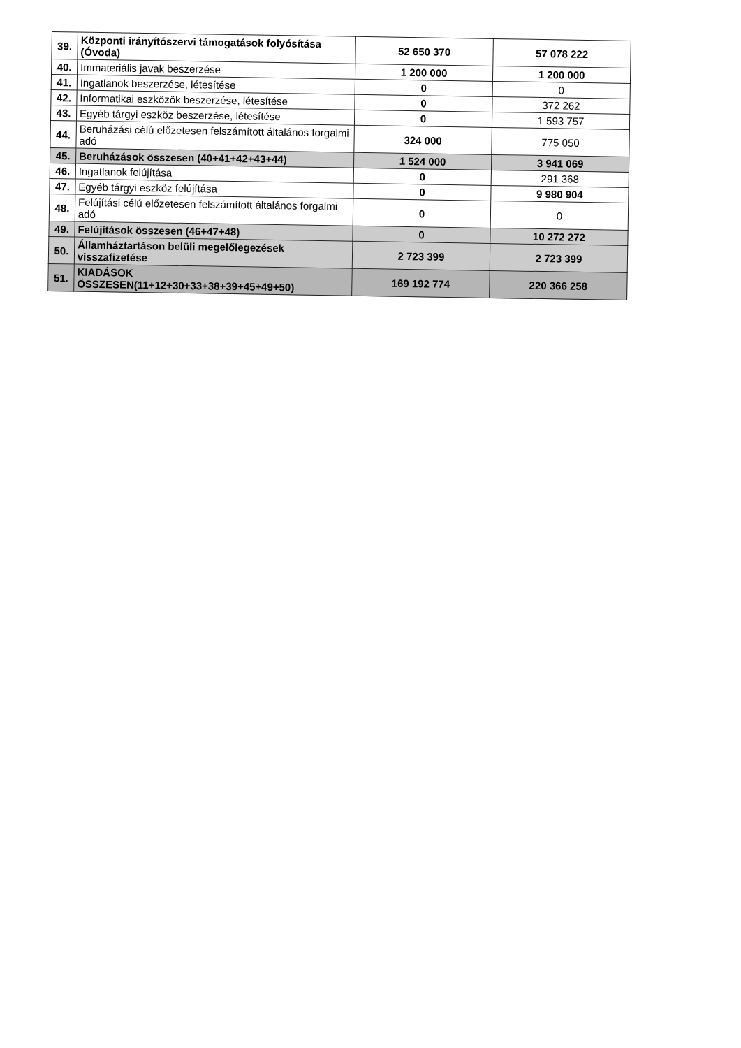| 39. | Központi irányítószervi támogatások folyósítása (Óvoda) | 52 650 370 | 57 078 222 |
| 40. | Immateriális javak beszerzése | 1 200 000 | 1 200 000 |
| 41. | Ingatlanok beszerzése, létesítése | 0 | 0 |
| 42. | Informatikai eszközök beszerzése, létesítése | 0 | 372 262 |
| 43. | Egyéb tárgyi eszköz beszerzése, létesítése | 0 | 1 593 757 |
| 44. | Beruházási célú előzetesen felszámított általános forgalmi adó | 324 000 | 775 050 |
| 45. | Beruházások összesen (40+41+42+43+44) | 1 524 000 | 3 941 069 |
| 46. | Ingatlanok felújítása | 0 | 291 368 |
| 47. | Egyéb tárgyi eszköz felújítása | 0 | 9 980 904 |
| 48. | Felújítási célú előzetesen felszámított általános forgalmi adó | 0 | 0 |
| 49. | Felújítások összesen (46+47+48) | 0 | 10 272 272 |
| 50. | Államháztartáson belüli megelőlegezések visszafizetése | 2 723 399 | 2 723 399 |
| 51. | KIADÁSOK ÖSSZESEN(11+12+30+33+38+39+45+49+50) | 169 192 774 | 220 366 258 |